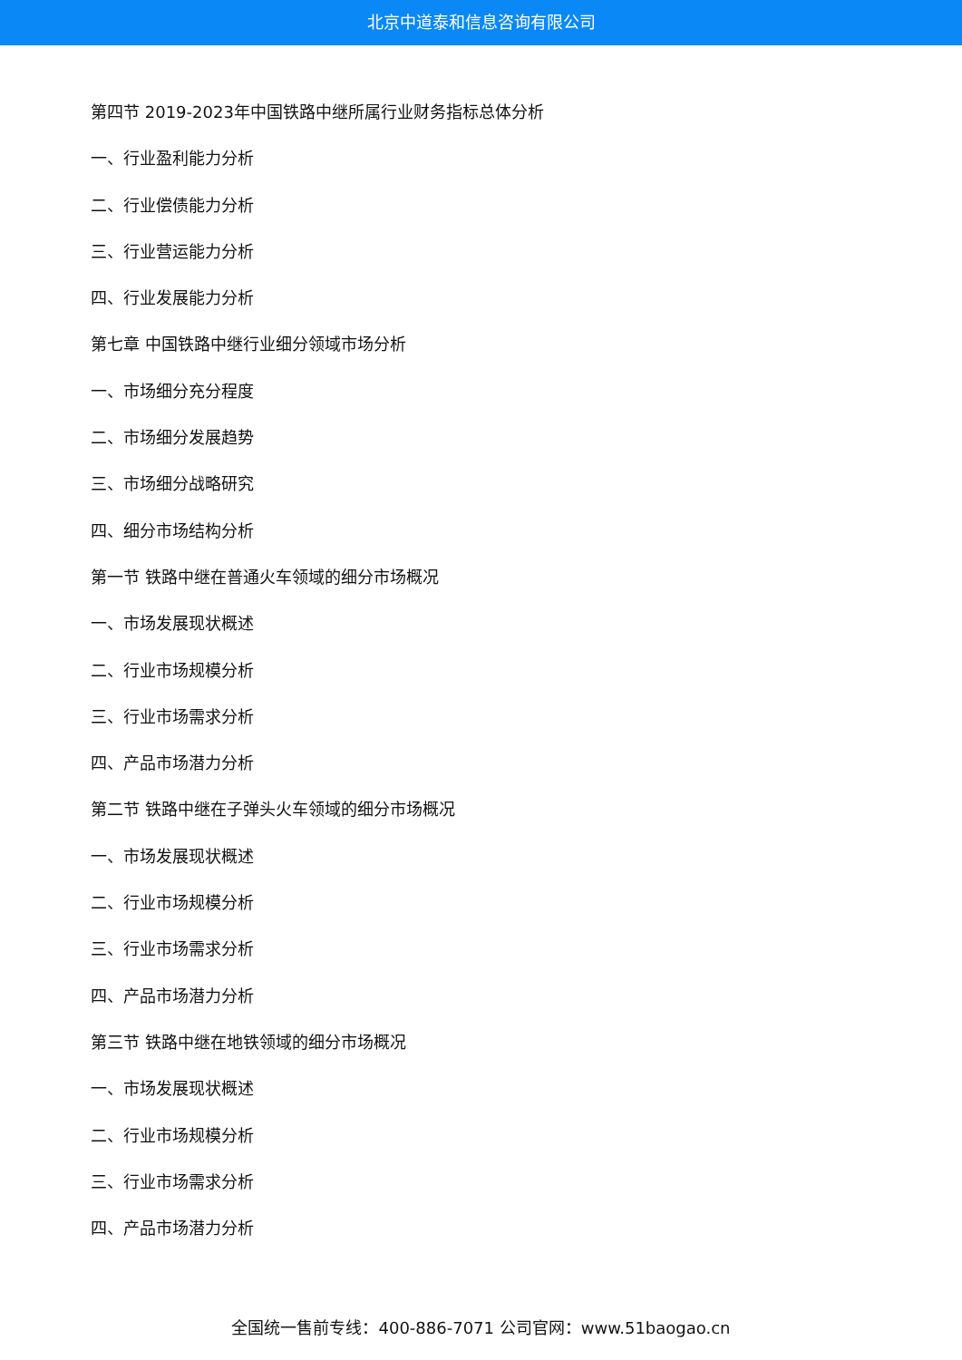北京中道泰和信息咨询有限公司
第四节 2019-2023年中国铁路中继所属行业财务指标总体分析
一、行业盈利能力分析
二、行业偿债能力分析
三、行业营运能力分析
四、行业发展能力分析
第七章 中国铁路中继行业细分领域市场分析
一、市场细分充分程度
二、市场细分发展趋势
三、市场细分战略研究
四、细分市场结构分析
第一节 铁路中继在普通火车领域的细分市场概况
一、市场发展现状概述
二、行业市场规模分析
三、行业市场需求分析
四、产品市场潜力分析
第二节 铁路中继在子弹头火车领域的细分市场概况
一、市场发展现状概述
二、行业市场规模分析
三、行业市场需求分析
四、产品市场潜力分析
第三节 铁路中继在地铁领域的细分市场概况
一、市场发展现状概述
二、行业市场规模分析
三、行业市场需求分析
四、产品市场潜力分析
全国统一售前专线：400-886-7071 公司官网：www.51baogao.cn